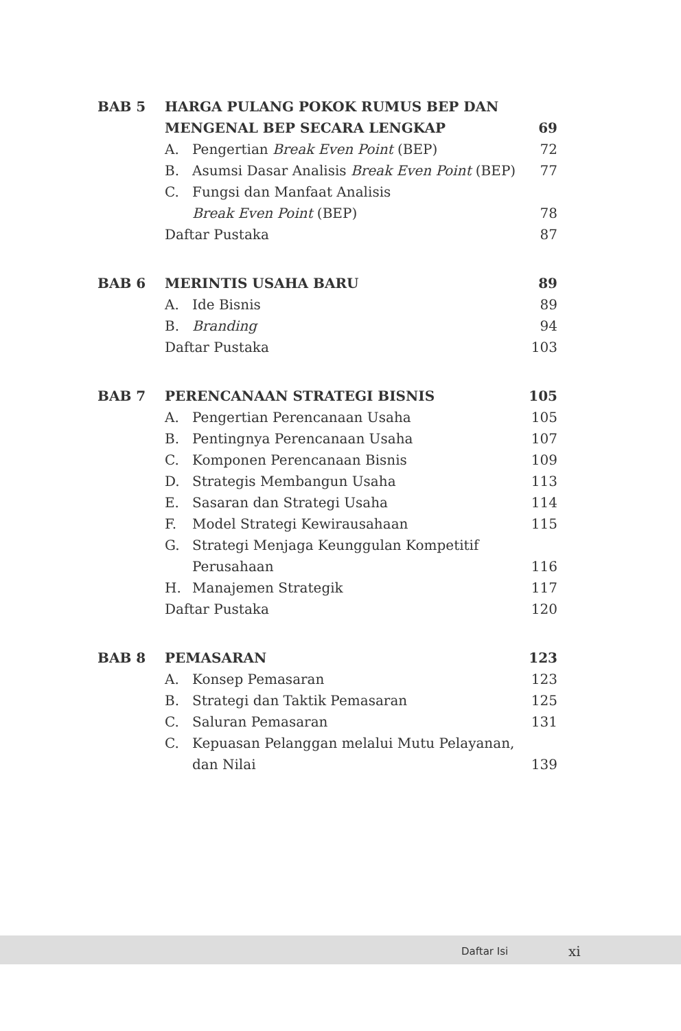| BAB 5 | HARGA PULANG POKOK RUMUS BEP DAN MENGENAL BEP SECARA LENGKAP | | 69 |
| | A. | Pengertian Break Even Point (BEP) | 72 |
| | B. | Asumsi Dasar Analisis Break Even Point (BEP) | 77 |
| | C. | Fungsi dan Manfaat Analisis Break Even Point (BEP) | 78 |
| | Daftar Pustaka | | 87 |
| BAB 6 | MERINTIS USAHA BARU | | 89 |
| | A. | Ide Bisnis | 89 |
| | B. | Branding | 94 |
| | Daftar Pustaka | | 103 |
| BAB 7 | PERENCANAAN STRATEGI BISNIS | | 105 |
| | A. | Pengertian Perencanaan Usaha | 105 |
| | B. | Pentingnya Perencanaan Usaha | 107 |
| | C. | Komponen Perencanaan Bisnis | 109 |
| | D. | Strategis Membangun Usaha | 113 |
| | E. | Sasaran dan Strategi Usaha | 114 |
| | F. | Model Strategi Kewirausahaan | 115 |
| | G. | Strategi Menjaga Keunggulan Kompetitif Perusahaan | 116 |
| | H. | Manajemen Strategik | 117 |
| | Daftar Pustaka | | 120 |
| BAB 8 | PEMASARAN | | 123 |
| | A. | Konsep Pemasaran | 123 |
| | B. | Strategi dan Taktik Pemasaran | 125 |
| | C. | Saluran Pemasaran | 131 |
| | C. | Kepuasan Pelanggan melalui Mutu Pelayanan, dan Nilai | 139 |
Daftar Isi xi